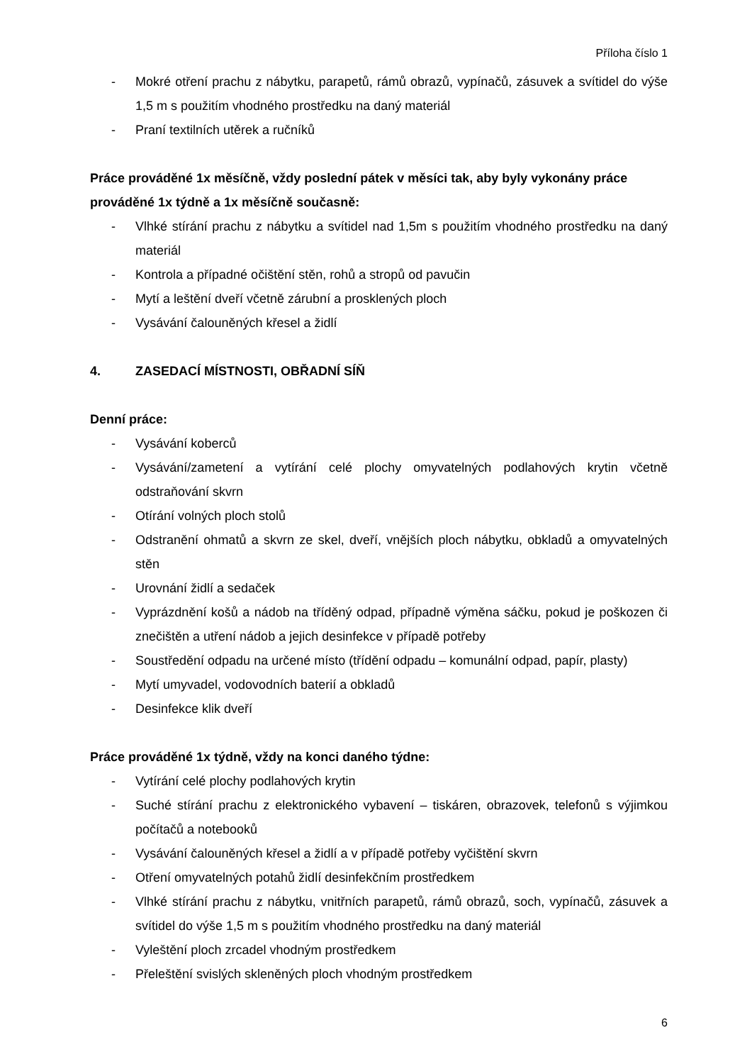Příloha číslo 1
- Mokré otření prachu z nábytku, parapetů, rámů obrazů, vypínačů, zásuvek a svítidel do výše 1,5 m s použitím vhodného prostředku na daný materiál
- Praní textilních utěrek a ručníků
Práce prováděné 1x měsíčně, vždy poslední pátek v měsíci tak, aby byly vykonány práce prováděné 1x týdně a 1x měsíčně současně:
- Vlhké stírání prachu z nábytku a svítidel nad 1,5m s použitím vhodného prostředku na daný materiál
- Kontrola a případné očištění stěn, rohů a stropů od pavučin
- Mytí a leštění dveří včetně zárubní a prosklených ploch
- Vysávání čalouněných křesel a židlí
4. ZASEDACÍ MÍSTNOSTI, OBŘADNÍ SÍŇ
Denní práce:
- Vysávání koberců
- Vysávání/zametení a vytírání celé plochy omyvatelných podlahových krytin včetně odstraňování skvrn
- Otírání volných ploch stolů
- Odstranění ohmatů a skvrn ze skel, dveří, vnějších ploch nábytku, obkladů a omyvatelných stěn
- Urovnání židlí a sedaček
- Vyprázdnění košů a nádob na tříděný odpad, případně výměna sáčku, pokud je poškozen či znečištěn a utření nádob a jejich desinfekce v případě potřeby
- Soustředění odpadu na určené místo (třídění odpadu – komunální odpad, papír, plasty)
- Mytí umyvadel, vodovodních baterií a obkladů
- Desinfekce klik dveří
Práce prováděné 1x týdně, vždy na konci daného týdne:
- Vytírání celé plochy podlahových krytin
- Suché stírání prachu z elektronického vybavení – tiskáren, obrazovek, telefonů s výjimkou počítačů a notebooků
- Vysávání čalouněných křesel a židlí a v případě potřeby vyčištění skvrn
- Otření omyvatelných potahů židlí desinfekčním prostředkem
- Vlhké stírání prachu z nábytku, vnitřních parapetů, rámů obrazů, soch, vypínačů, zásuvek a svítidel do výše 1,5 m s použitím vhodného prostředku na daný materiál
- Vyleštění ploch zrcadel vhodným prostředkem
- Přeleštění svislých skleněných ploch vhodným prostředkem
6